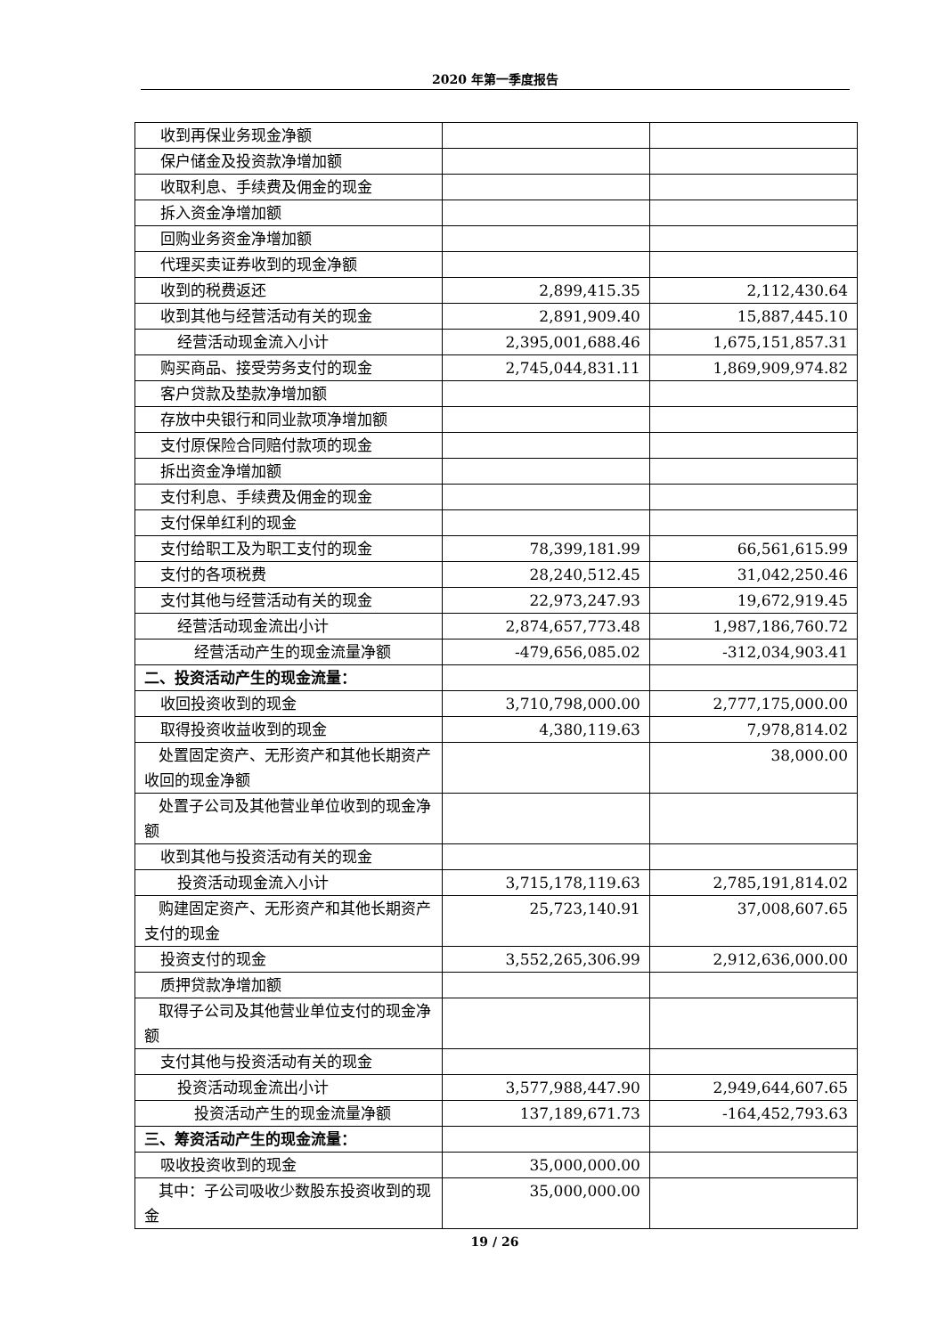2020 年第一季度报告
| 收到再保业务现金净额 | | |
| 保户储金及投资款净增加额 | | |
| 收取利息、手续费及佣金的现金 | | |
| 拆入资金净增加额 | | |
| 回购业务资金净增加额 | | |
| 代理买卖证券收到的现金净额 | | |
| 收到的税费返还 | 2,899,415.35 | 2,112,430.64 |
| 收到其他与经营活动有关的现金 | 2,891,909.40 | 15,887,445.10 |
| 经营活动现金流入小计 | 2,395,001,688.46 | 1,675,151,857.31 |
| 购买商品、接受劳务支付的现金 | 2,745,044,831.11 | 1,869,909,974.82 |
| 客户贷款及垫款净增加额 | | |
| 存放中央银行和同业款项净增加额 | | |
| 支付原保险合同赔付款项的现金 | | |
| 拆出资金净增加额 | | |
| 支付利息、手续费及佣金的现金 | | |
| 支付保单红利的现金 | | |
| 支付给职工及为职工支付的现金 | 78,399,181.99 | 66,561,615.99 |
| 支付的各项税费 | 28,240,512.45 | 31,042,250.46 |
| 支付其他与经营活动有关的现金 | 22,973,247.93 | 19,672,919.45 |
| 经营活动现金流出小计 | 2,874,657,773.48 | 1,987,186,760.72 |
| 经营活动产生的现金流量净额 | -479,656,085.02 | -312,034,903.41 |
| 二、投资活动产生的现金流量： | | |
| 收回投资收到的现金 | 3,710,798,000.00 | 2,777,175,000.00 |
| 取得投资收益收到的现金 | 4,380,119.63 | 7,978,814.02 |
| 处置固定资产、无形资产和其他长期资产收回的现金净额 | | 38,000.00 |
| 处置子公司及其他营业单位收到的现金净额 | | |
| 收到其他与投资活动有关的现金 | | |
| 投资活动现金流入小计 | 3,715,178,119.63 | 2,785,191,814.02 |
| 购建固定资产、无形资产和其他长期资产支付的现金 | 25,723,140.91 | 37,008,607.65 |
| 投资支付的现金 | 3,552,265,306.99 | 2,912,636,000.00 |
| 质押贷款净增加额 | | |
| 取得子公司及其他营业单位支付的现金净额 | | |
| 支付其他与投资活动有关的现金 | | |
| 投资活动现金流出小计 | 3,577,988,447.90 | 2,949,644,607.65 |
| 投资活动产生的现金流量净额 | 137,189,671.73 | -164,452,793.63 |
| 三、筹资活动产生的现金流量： | | |
| 吸收投资收到的现金 | 35,000,000.00 | |
| 其中：子公司吸收少数股东投资收到的现金 | 35,000,000.00 | |
19 / 26